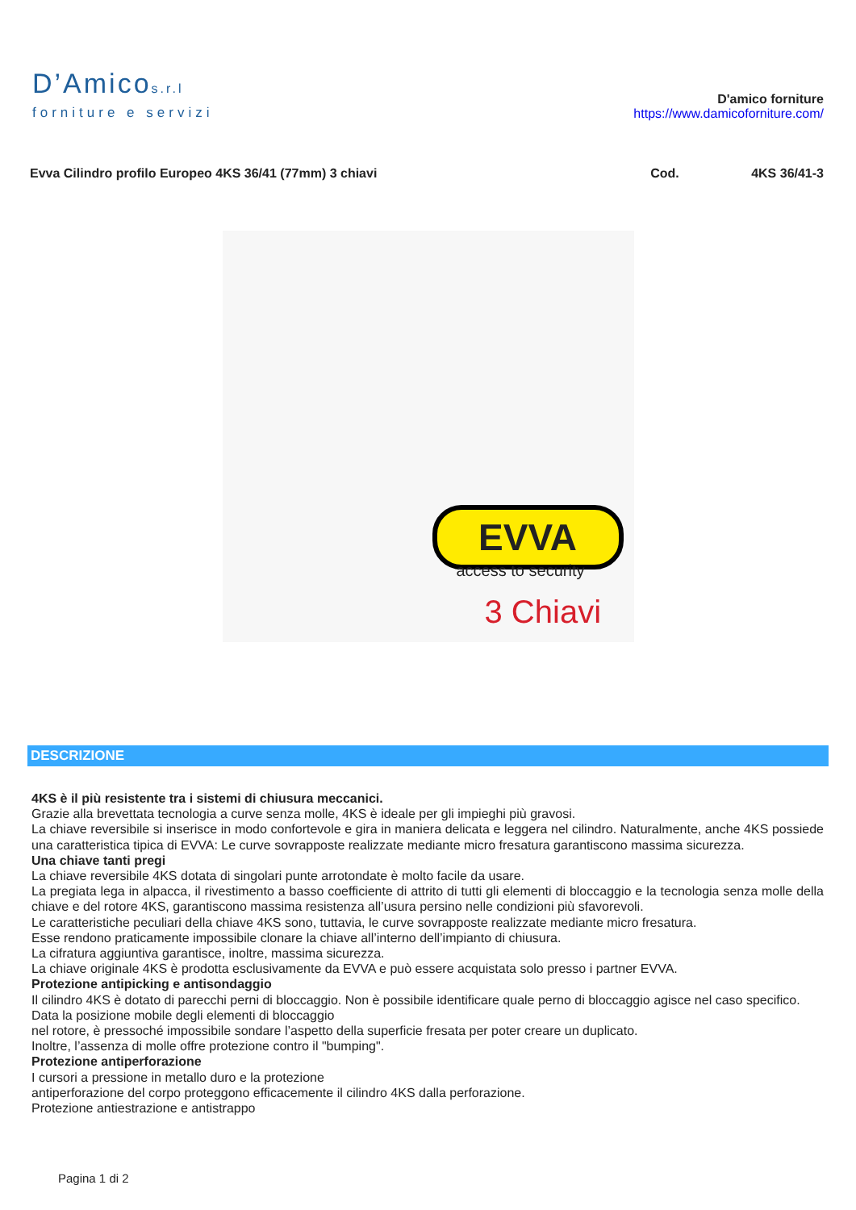D’Amicos.r.l
forniture e servizi
D'amico forniture
https://www.damicoforniture.com/
Evva Cilindro profilo Europeo 4KS 36/41 (77mm) 3 chiavi
Cod. 4KS 36/41-3
EVVA
access to security
3 Chiavi
DESCRIZIONE
4KS è il più resistente tra i sistemi di chiusura meccanici.
Grazie alla brevettata tecnologia a curve senza molle, 4KS è ideale per gli impieghi più gravosi.
La chiave reversibile si inserisce in modo confortevole e gira in maniera delicata e leggera nel cilindro. Naturalmente, anche 4KS possiede una caratteristica tipica di EVVA: Le curve sovrapposte realizzate mediante micro fresatura garantiscono massima sicurezza.
Una chiave tanti pregi
La chiave reversibile 4KS dotata di singolari punte arrotondate è molto facile da usare.
La pregiata lega in alpacca, il rivestimento a basso coefficiente di attrito di tutti gli elementi di bloccaggio e la tecnologia senza molle della chiave e del rotore 4KS, garantiscono massima resistenza all’usura persino nelle condizioni più sfavorevoli.
Le caratteristiche peculiari della chiave 4KS sono, tuttavia, le curve sovrapposte realizzate mediante micro fresatura.
Esse rendono praticamente impossibile clonare la chiave all’interno dell’impianto di chiusura.
La cifratura aggiuntiva garantisce, inoltre, massima sicurezza.
La chiave originale 4KS è prodotta esclusivamente da EVVA e può essere acquistata solo presso i partner EVVA.
Protezione antipicking e antisondaggio
Il cilindro 4KS è dotato di parecchi perni di bloccaggio. Non è possibile identificare quale perno di bloccaggio agisce nel caso specifico.
Data la posizione mobile degli elementi di bloccaggio
nel rotore, è pressoché impossibile sondare l’aspetto della superficie fresata per poter creare un duplicato.
Inoltre, l’assenza di molle offre protezione contro il "bumping".
Protezione antiperforazione
I cursori a pressione in metallo duro e la protezione
antiperforazione del corpo proteggono efficacemente il cilindro 4KS dalla perforazione.
Protezione antiestrazione e antistrappo
Pagina 1 di 2